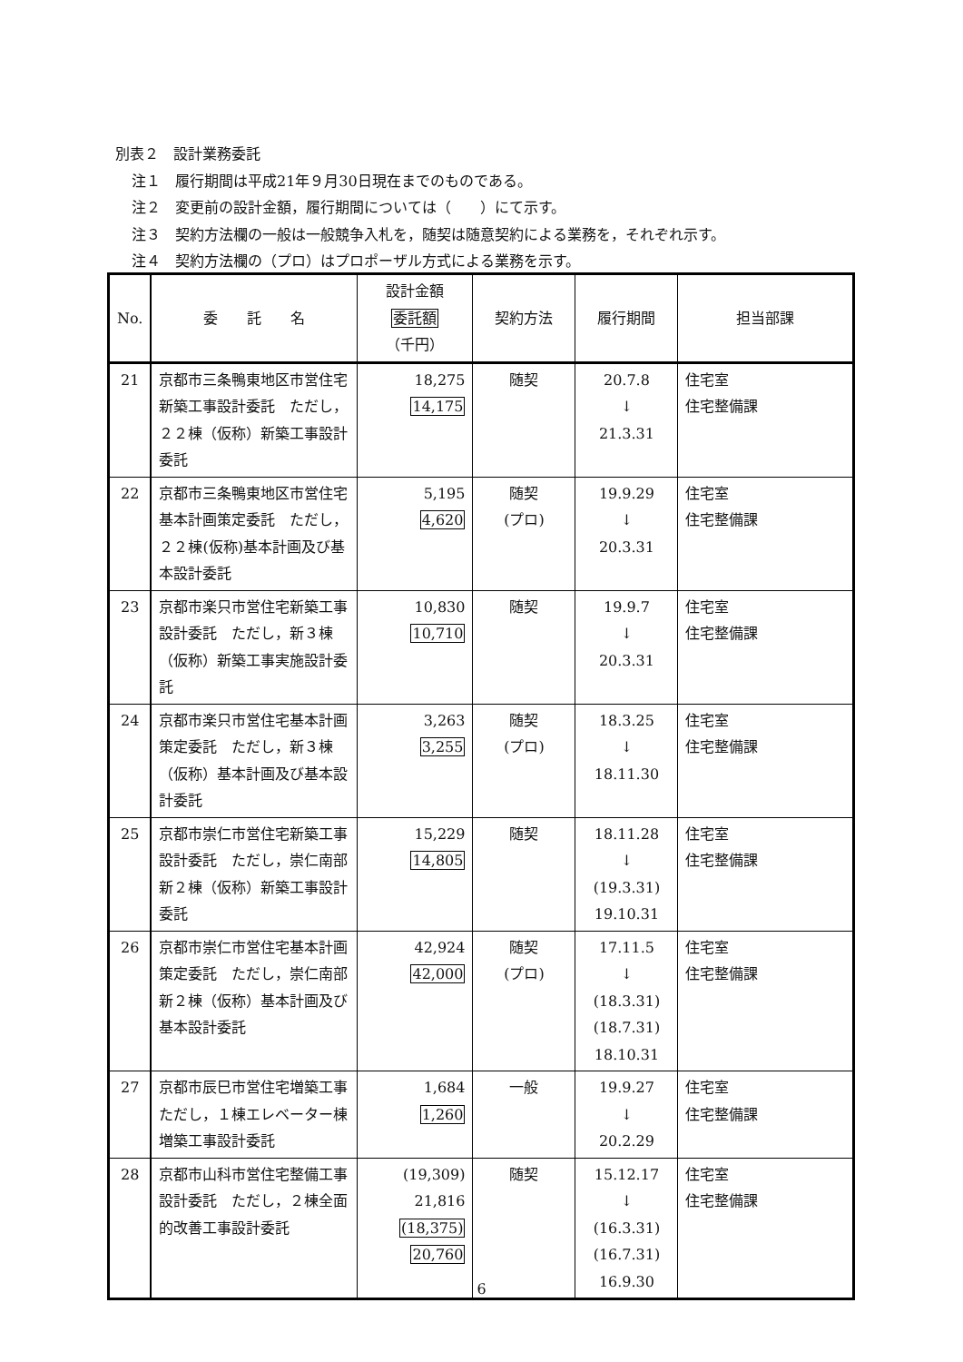別表２　設計業務委託
注１　履行期間は平成21年９月30日現在までのものである。
注２　変更前の設計金額，履行期間については（　　）にて示す。
注３　契約方法欄の一般は一般競争入札を，随契は随意契約による業務を，それぞれ示す。
注４　契約方法欄の（プロ）はプロポーザル方式による業務を示す。
| No. | 委 託 名 | 設計金額 委託額 （千円） | 契約方法 | 履行期間 | 担当部課 |
| --- | --- | --- | --- | --- | --- |
| 21 | 京都市三条鴨東地区市営住宅新築工事設計委託 ただし，２２棟（仮称）新築工事設計委託 | 18,275 14,175 | 随契 | 20.7.8 ↓ 21.3.31 | 住宅室 住宅整備課 |
| 22 | 京都市三条鴨東地区市営住宅基本計画策定委託 ただし，２２棟(仮称)基本計画及び基本設計委託 | 5,195 4,620 | 随契 (プロ) | 19.9.29 ↓ 20.3.31 | 住宅室 住宅整備課 |
| 23 | 京都市楽只市営住宅新築工事設計委託 ただし，新３棟（仮称）新築工事実施設計委託 | 10,830 10,710 | 随契 | 19.9.7 ↓ 20.3.31 | 住宅室 住宅整備課 |
| 24 | 京都市楽只市営住宅基本計画策定委託 ただし，新３棟（仮称）基本計画及び基本設計委託 | 3,263 3,255 | 随契 (プロ) | 18.3.25 ↓ 18.11.30 | 住宅室 住宅整備課 |
| 25 | 京都市崇仁市営住宅新築工事設計委託 ただし，崇仁南部新２棟（仮称）新築工事設計委託 | 15,229 14,805 | 随契 | 18.11.28 ↓ (19.3.31) 19.10.31 | 住宅室 住宅整備課 |
| 26 | 京都市崇仁市営住宅基本計画策定委託 ただし，崇仁南部新２棟（仮称）基本計画及び基本設計委託 | 42,924 42,000 | 随契 (プロ) | 17.11.5 ↓ (18.3.31) (18.7.31) 18.10.31 | 住宅室 住宅整備課 |
| 27 | 京都市辰巳市営住宅増築工事 ただし，１棟エレベーター棟増築工事設計委託 | 1,684 1,260 | 一般 | 19.9.27 ↓ 20.2.29 | 住宅室 住宅整備課 |
| 28 | 京都市山科市営住宅整備工事設計委託 ただし，２棟全面的改善工事設計委託 | (19,309) 21,816 (18,375) 20,760 | 随契 | 15.12.17 ↓ (16.3.31) (16.7.31) 16.9.30 | 住宅室 住宅整備課 |
6